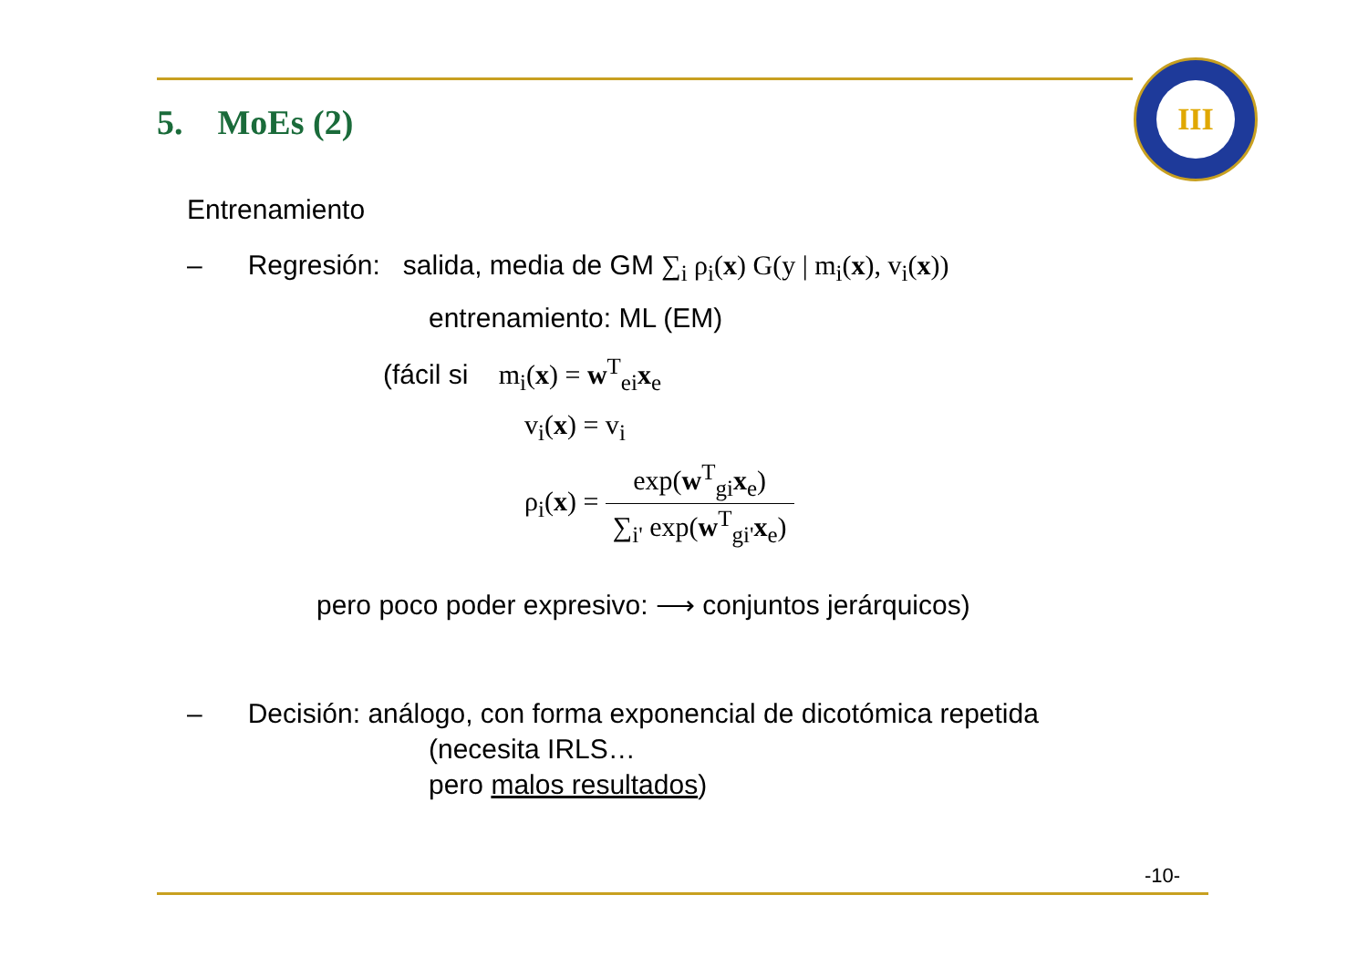5. MoEs (2)
III
Entrenamiento
– Regresión: salida, media de GM ∑<sub>i</sub> ρ<sub>i</sub>(x) G(y | m<sub>i</sub>(x), v<sub>i</sub>(x))
entrenamiento: ML (EM)
(fácil si m<sub>i</sub>(x) = w<sup>T</sup><sub>ei</sub>x<sub>e</sub>
v<sub>i</sub>(x) = v<sub>i</sub>
ρ<sub>i</sub>(x) = exp(w<sup>T</sup><sub>gi</sub>x<sub>e</sub>) ∑<sub>i'</sub> exp(w<sup>T</sup><sub>gi'</sub>x<sub>e</sub>)
pero poco poder expresivo: ⟶ conjuntos jerárquicos)
– Decisión: análogo, con forma exponencial de dicotómica repetida
(necesita IRLS…
pero malos resultados)
-10-